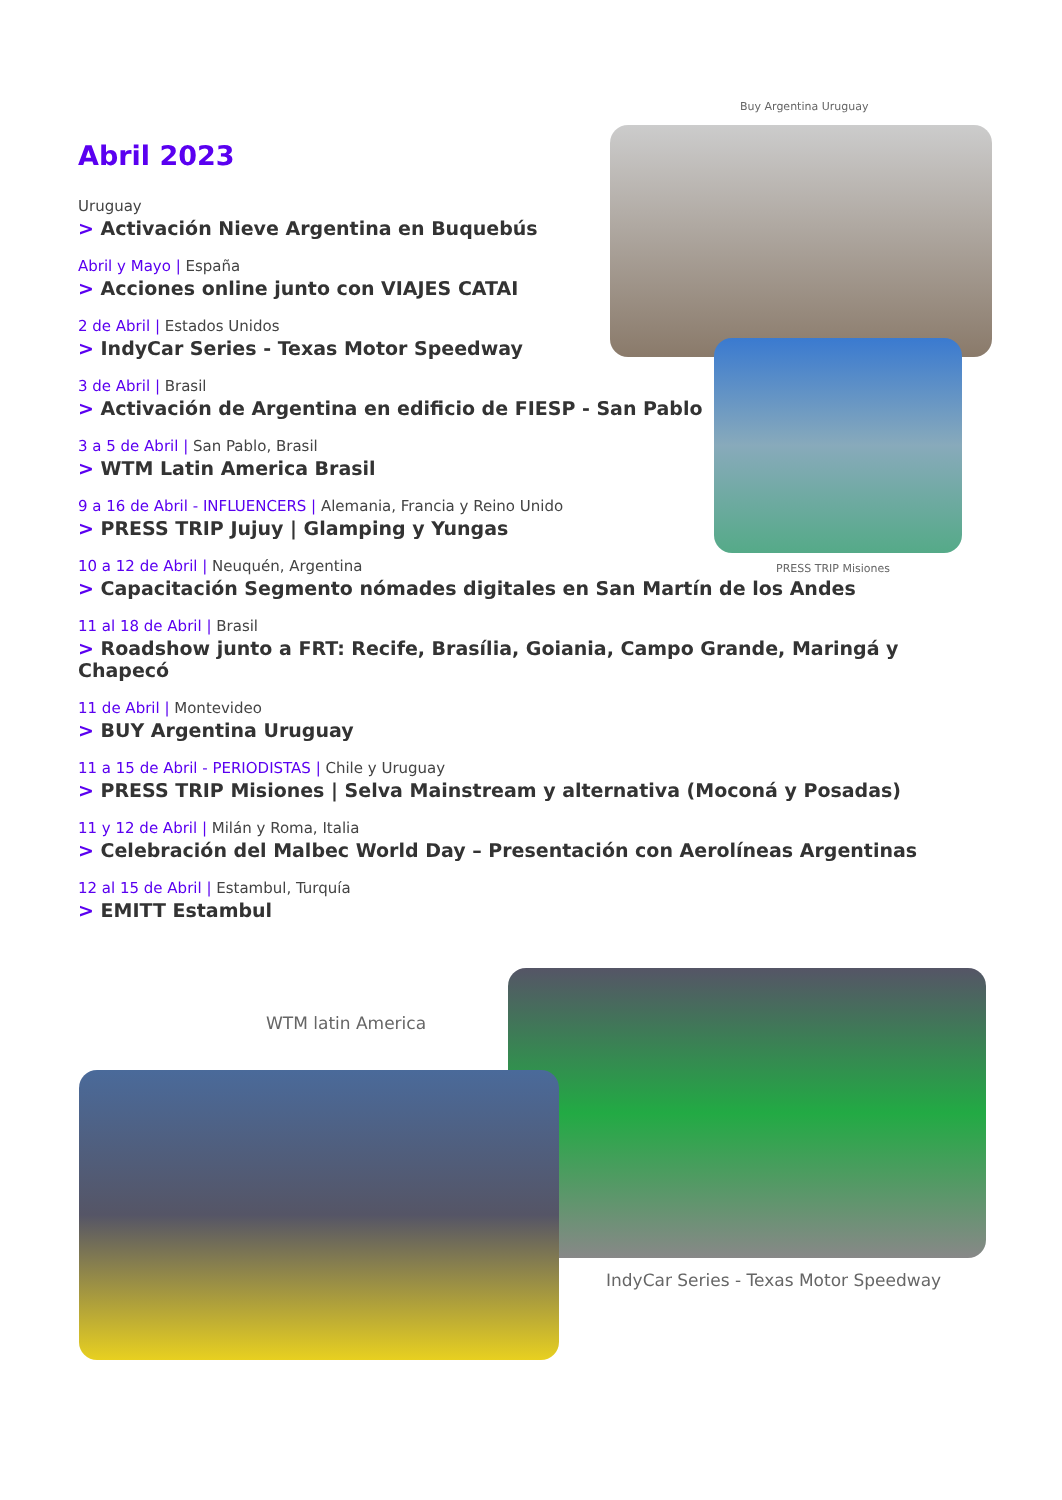Buy Argentina Uruguay
PRESS TRIP Misiones
Abril 2023
Uruguay
> Activación Nieve Argentina en Buquebús
Abril y Mayo | España
> Acciones online junto con VIAJES CATAI
2 de Abril | Estados Unidos
> IndyCar Series - Texas Motor Speedway
3 de Abril | Brasil
> Activación de Argentina en edificio de FIESP - San Pablo
3 a 5 de Abril | San Pablo, Brasil
> WTM Latin America Brasil
9 a 16 de Abril - INFLUENCERS | Alemania, Francia y Reino Unido
> PRESS TRIP Jujuy | Glamping y Yungas
10 a 12 de Abril | Neuquén, Argentina
> Capacitación Segmento nómades digitales en San Martín de los Andes
11 al 18 de Abril | Brasil
> Roadshow junto a FRT: Recife, Brasília, Goiania, Campo Grande, Maringá y Chapecó
11 de Abril | Montevideo
> BUY Argentina Uruguay
11 a 15 de Abril - PERIODISTAS | Chile y Uruguay
> PRESS TRIP Misiones | Selva Mainstream y alternativa (Moconá y Posadas)
11 y 12 de Abril | Milán y Roma, Italia
> Celebración del Malbec World Day – Presentación con Aerolíneas Argentinas
12 al 15 de Abril | Estambul, Turquía
> EMITT Estambul
WTM latin America
IndyCar Series - Texas Motor Speedway